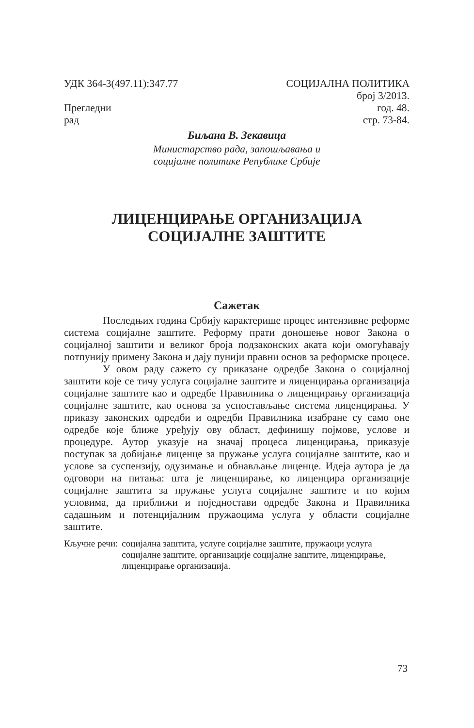УДК 364-3(497.11):347.77 СОЦИЈАЛНА ПОЛИТИКА
број 3/2013.
Прегледни
рад
год. 48.
стр. 73-84.
Биљана В. Зекавица
Министарство рада, запошљавања и
социјалне политике Републике Србије
ЛИЦЕНЦИРАЊЕ ОРГАНИЗАЦИЈА
СОЦИЈАЛНЕ ЗАШТИТЕ
Сажетак
Последњих година Србију карактерише процес интензивне реформе система социјалне заштите. Реформу прати доношење новог Закона о социјалној заштити и великог броја подзаконских аката који омогућавају потпунију примену Закона и дају пунији правни основ за реформске процесе.
У овом раду сажето су приказане одредбе Закона о социјалној заштити које се тичу услуга социјалне заштите и лиценцирања организација социјалне заштите као и одредбе Правилника о лиценцирању организација социјалне заштите, као основа за успостављање система лиценцирања. У приказу законских одредби и одредби Правилника изабране су само оне одредбе које ближе уређују ову област, дефинишу појмове, услове и процедуре. Аутор указује на значај процеса лиценцирања, приказује поступак за добијање лиценце за пружање услуга социјалне заштите, као и услове за суспензију, одузимање и обнављање лиценце. Идеја аутора је да одговори на питања: шта је лиценцирање, ко лиценцира организације социјалне заштита за пружање услуга социјалне заштите и по којим условима, да приближи и поједностави одредбе Закона и Правилника садашњим и потенцијалним пружаоцима услуга у области социјалне заштите.
Кључне речи: социјална заштита, услуге социјалне заштите, пружаоци услуга социјалне заштите, организације социјалне заштите, лиценцирање, лиценцирање организација.
73